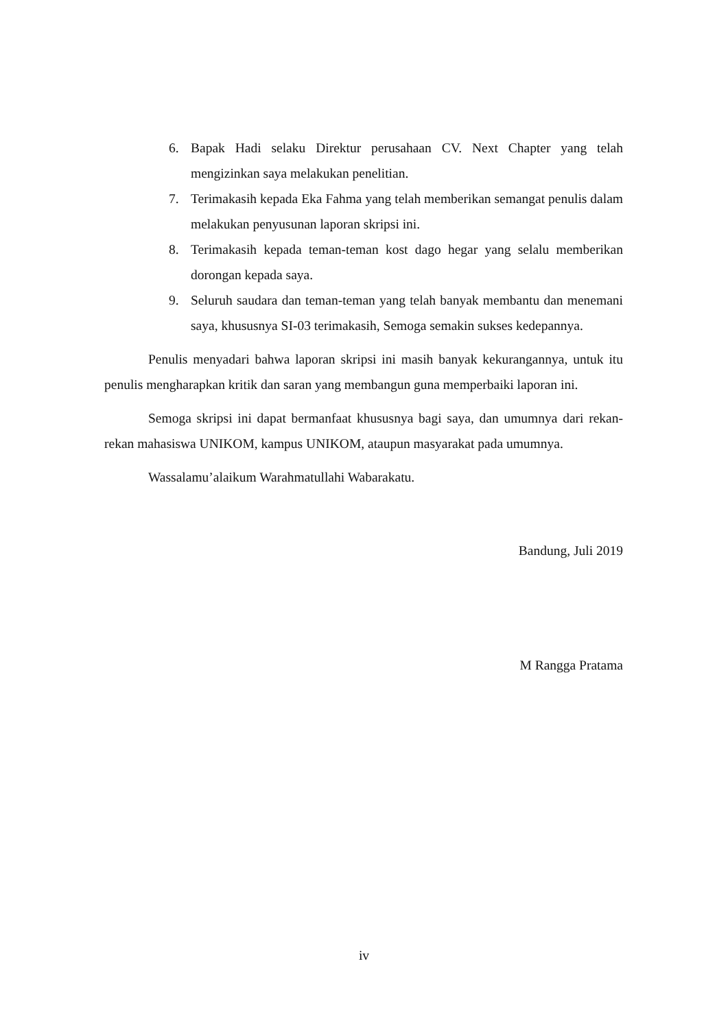6. Bapak Hadi selaku Direktur perusahaan CV. Next Chapter yang telah mengizinkan saya melakukan penelitian.
7. Terimakasih kepada Eka Fahma yang telah memberikan semangat penulis dalam melakukan penyusunan laporan skripsi ini.
8. Terimakasih kepada teman-teman kost dago hegar yang selalu memberikan dorongan kepada saya.
9. Seluruh saudara dan teman-teman yang telah banyak membantu dan menemani saya, khususnya SI-03 terimakasih, Semoga semakin sukses kedepannya.
Penulis menyadari bahwa laporan skripsi ini masih banyak kekurangannya, untuk itu penulis mengharapkan kritik dan saran yang membangun guna memperbaiki laporan ini.
Semoga skripsi ini dapat bermanfaat khususnya bagi saya, dan umumnya dari rekan-rekan mahasiswa UNIKOM, kampus UNIKOM, ataupun masyarakat pada umumnya.
Wassalamu’alaikum Warahmatullahi Wabarakatu.
Bandung, Juli 2019
M Rangga Pratama
iv